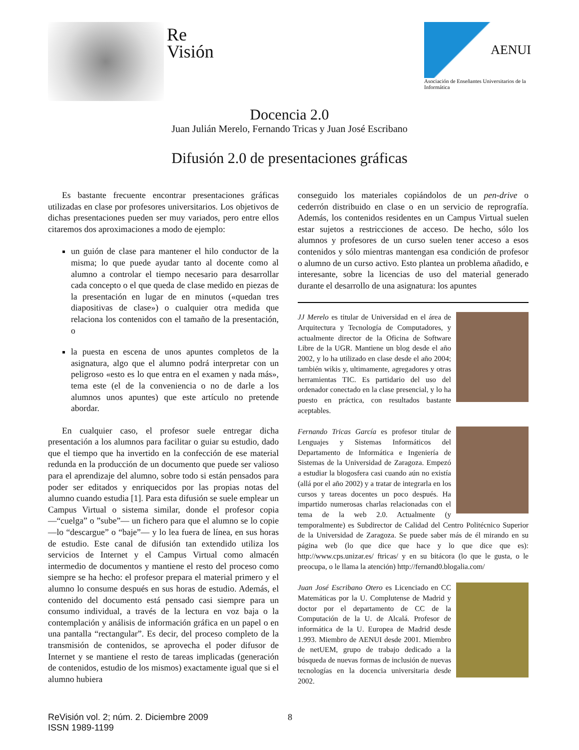Re
Visión
AENUI
Asociación de Enseñantes Universitarios de la Informática
Docencia 2.0
Juan Julián Merelo, Fernando Tricas y Juan José Escribano
Difusión 2.0 de presentaciones gráficas
Es bastante frecuente encontrar presentaciones gráficas utilizadas en clase por profesores universitarios. Los objetivos de dichas presentaciones pueden ser muy variados, pero entre ellos citaremos dos aproximaciones a modo de ejemplo:
un guión de clase para mantener el hilo conductor de la misma; lo que puede ayudar tanto al docente como al alumno a controlar el tiempo necesario para desarrollar cada concepto o el que queda de clase medido en piezas de la presentación en lugar de en minutos («quedan tres diapositivas de clase») o cualquier otra medida que relaciona los contenidos con el tamaño de la presentación, o
la puesta en escena de unos apuntes completos de la asignatura, algo que el alumno podrá interpretar con un peligroso «esto es lo que entra en el examen y nada más», tema este (el de la conveniencia o no de darle a los alumnos unos apuntes) que este artículo no pretende abordar.
En cualquier caso, el profesor suele entregar dicha presentación a los alumnos para facilitar o guiar su estudio, dado que el tiempo que ha invertido en la confección de ese material redunda en la producción de un documento que puede ser valioso para el aprendizaje del alumno, sobre todo si están pensados para poder ser editados y enriquecidos por las propias notas del alumno cuando estudia [1]. Para esta difusión se suele emplear un Campus Virtual o sistema similar, donde el profesor copia —“cuelga” o ”sube”— un fichero para que el alumno se lo copie —lo “descargue” o “baje”— y lo lea fuera de línea, en sus horas de estudio. Este canal de difusión tan extendido utiliza los servicios de Internet y el Campus Virtual como almacén intermedio de documentos y mantiene el resto del proceso como siempre se ha hecho: el profesor prepara el material primero y el alumno lo consume después en sus horas de estudio. Además, el contenido del documento está pensado casi siempre para un consumo individual, a través de la lectura en voz baja o la contemplación y análisis de información gráfica en un papel o en una pantalla “rectangular”. Es decir, del proceso completo de la transmisión de contenidos, se aprovecha el poder difusor de Internet y se mantiene el resto de tareas implicadas (generación de contenidos, estudio de los mismos) exactamente igual que si el alumno hubiera
conseguido los materiales copiándolos de un pen-drive o cederrón distribuido en clase o en un servicio de reprografía. Además, los contenidos residentes en un Campus Virtual suelen estar sujetos a restricciones de acceso. De hecho, sólo los alumnos y profesores de un curso suelen tener acceso a esos contenidos y sólo mientras mantengan esa condición de profesor o alumno de un curso activo. Esto plantea un problema añadido, e interesante, sobre la licencias de uso del material generado durante el desarrollo de una asignatura: los apuntes
JJ Merelo es titular de Universidad en el área de Arquitectura y Tecnología de Computadores, y actualmente director de la Oficina de Software Libre de la UGR. Mantiene un blog desde el año 2002, y lo ha utilizado en clase desde el año 2004; también wikis y, ultimamente, agregadores y otras herramientas TIC. Es partidario del uso del ordenador conectado en la clase presencial, y lo ha puesto en práctica, con resultados bastante aceptables.
Fernando Tricas García es profesor titular de Lenguajes y Sistemas Informáticos del Departamento de Informática e Ingeniería de Sistemas de la Universidad de Zaragoza. Empezó a estudiar la blogosfera casi cuando aún no existía (allá por el año 2002) y a tratar de integrarla en los cursos y tareas docentes un poco después. Ha impartido numerosas charlas relacionadas con el tema de la web 2.0. Actualmente (y temporalmente) es Subdirector de Calidad del Centro Politécnico Superior de la Universidad de Zaragoza. Se puede saber más de él mirando en su página web (lo que dice que hace y lo que dice que es): http://www.cps.unizar.es/ ftricas/ y en su bitácora (lo que le gusta, o le preocupa, o le llama la atención) http://fernand0.blogalia.com/
Juan José Escribano Otero es Licenciado en CC Matemáticas por la U. Complutense de Madrid y doctor por el departamento de CC de la Computación de la U. de Alcalá. Profesor de informática de la U. Europea de Madrid desde 1.993. Miembro de AENUI desde 2001. Miembro de netUEM, grupo de trabajo dedicado a la búsqueda de nuevas formas de inclusión de nuevas tecnologías en la docencia universitaria desde 2002.
ReVisión vol. 2; núm. 2. Diciembre 2009
ISSN 1989-1199
8